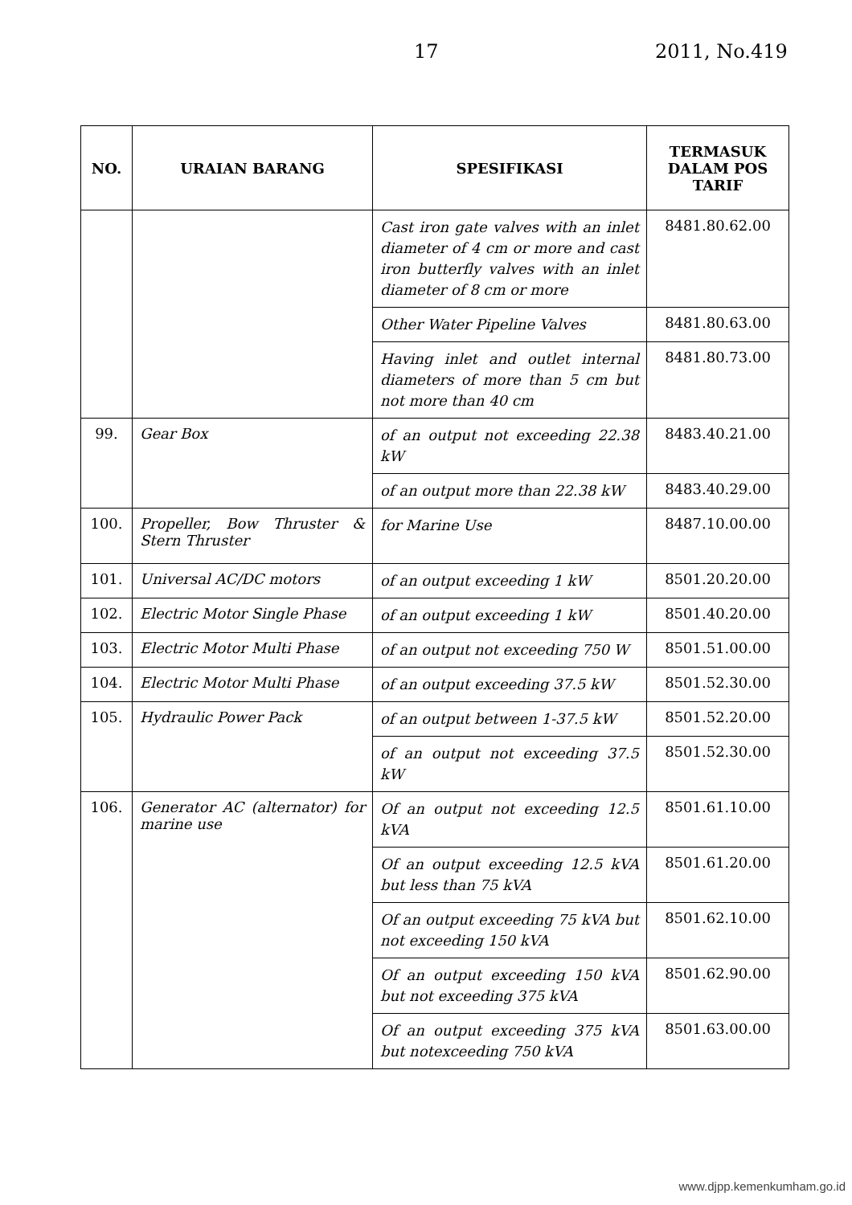17 2011, No.419
| NO. | URAIAN BARANG | SPESIFIKASI | TERMASUK DALAM POS TARIF |
| --- | --- | --- | --- |
| | | Cast iron gate valves with an inlet diameter of 4 cm or more and cast iron butterfly valves with an inlet diameter of 8 cm or more | 8481.80.62.00 |
| | | Other Water Pipeline Valves | 8481.80.63.00 |
| | | Having inlet and outlet internal diameters of more than 5 cm but not more than 40 cm | 8481.80.73.00 |
| 99. | Gear Box | of an output not exceeding 22.38 kW | 8483.40.21.00 |
| | | of an output more than 22.38 kW | 8483.40.29.00 |
| 100. | Propeller, Bow Thruster & Stern Thruster | for Marine Use | 8487.10.00.00 |
| 101. | Universal AC/DC motors | of an output exceeding 1 kW | 8501.20.20.00 |
| 102. | Electric Motor Single Phase | of an output exceeding 1 kW | 8501.40.20.00 |
| 103. | Electric Motor Multi Phase | of an output not exceeding 750 W | 8501.51.00.00 |
| 104. | Electric Motor Multi Phase | of an output exceeding 37.5 kW | 8501.52.30.00 |
| 105. | Hydraulic Power Pack | of an output between 1-37.5 kW | 8501.52.20.00 |
| | | of an output not exceeding 37.5 kW | 8501.52.30.00 |
| 106. | Generator AC (alternator) for marine use | Of an output not exceeding 12.5 kVA | 8501.61.10.00 |
| | | Of an output exceeding 12.5 kVA but less than 75 kVA | 8501.61.20.00 |
| | | Of an output exceeding 75 kVA but not exceeding 150 kVA | 8501.62.10.00 |
| | | Of an output exceeding 150 kVA but not exceeding 375 kVA | 8501.62.90.00 |
| | | Of an output exceeding 375 kVA but notexceeding 750 kVA | 8501.63.00.00 |
www.djpp.kemenkumham.go.id